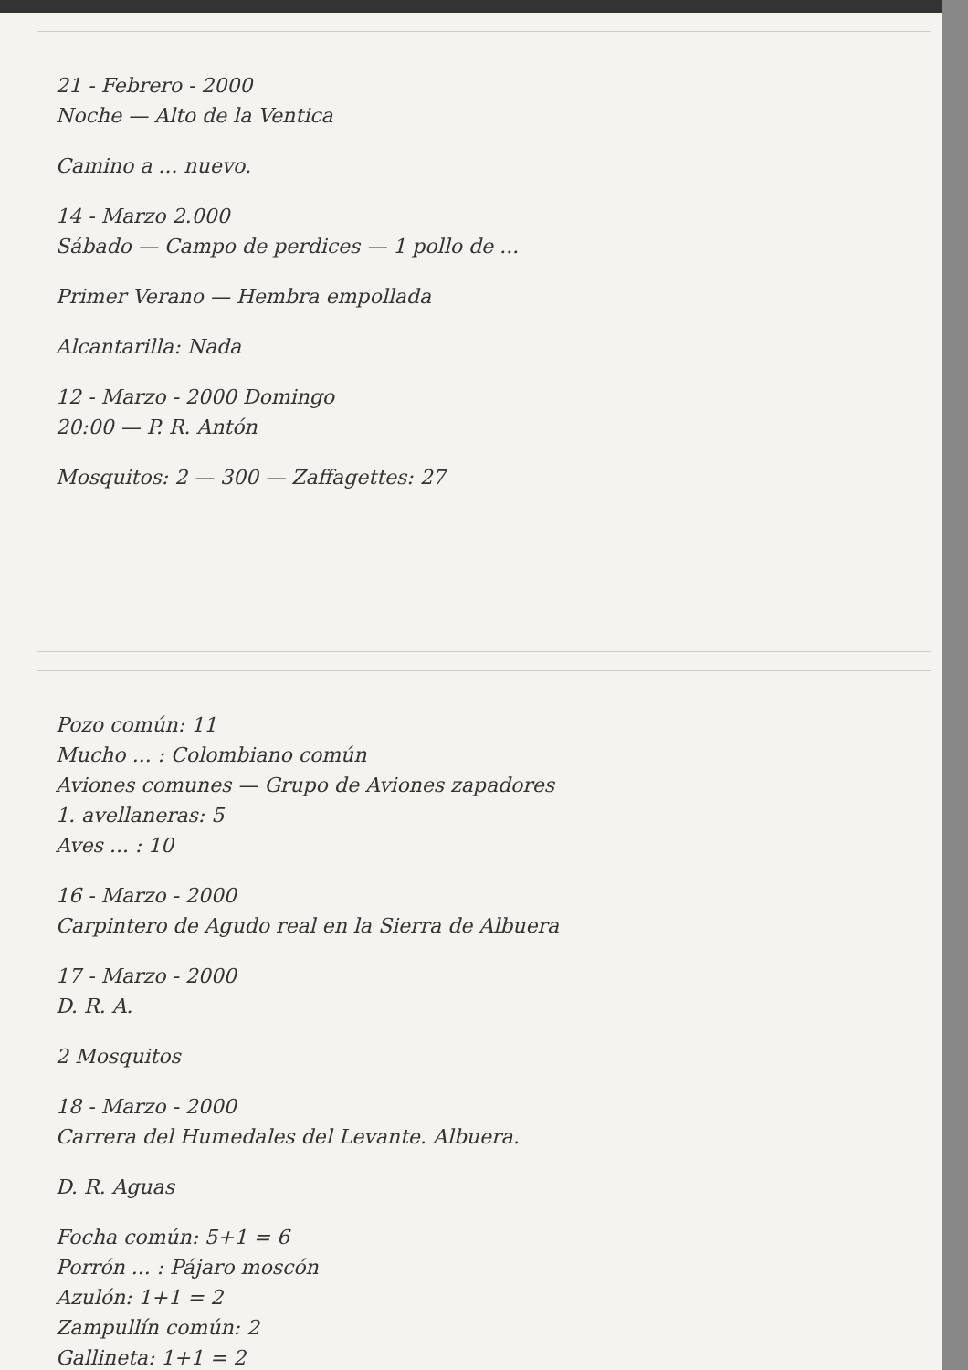21 - Febrero - 2000
Noche — Alto de la Ventica
Camino a ... nuevo.
14 - Marzo 2.000
Sábado — Campo de perdices — 1 pollo de ...
Primer Verano — Hembra empollada
Alcantarilla: Nada
12 - Marzo - 2000 Domingo
20:00 — P. R. Antón
Mosquitos: 2 — 300 — Zaffagettes: 27
Pozo común: 11
Mucho ... : Colombiano común
Aviones comunes — Grupo de Aviones zapadores
1. avellaneras: 5
Aves ... : 10
16 - Marzo - 2000
Carpintero de Agudo real en la Sierra de Albuera
17 - Marzo - 2000
D. R. A.
2 Mosquitos
18 - Marzo - 2000
Carrera del Humedales del Levante. Albuera.
D. R. Aguas
Focha común: 5+1 = 6
Porrón ... : Pájaro moscón
Azulón: 1+1 = 2
Zampullín común: 2
Gallineta: 1+1 = 2